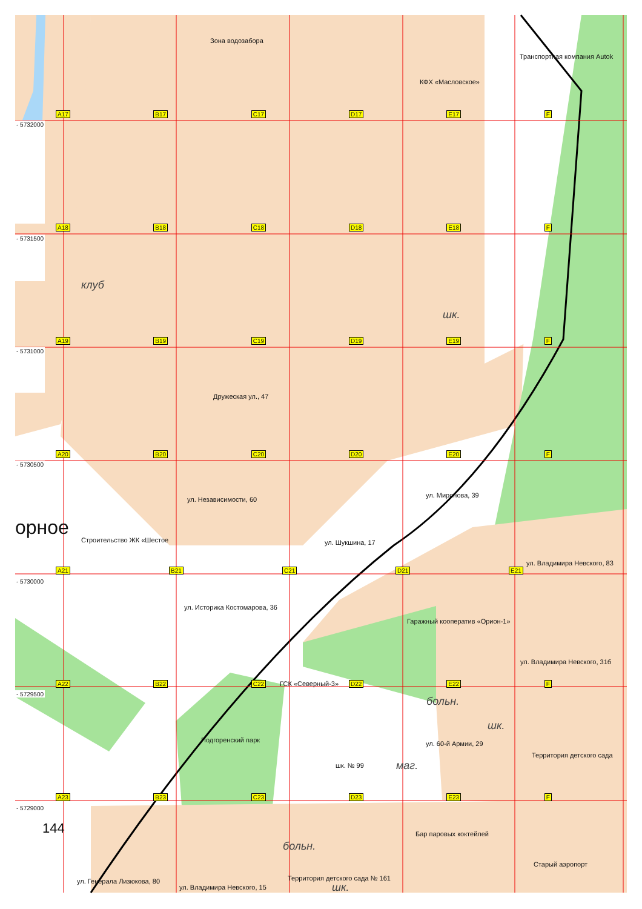Зона водозабора
Транспортная компания Autok
КФХ «Масловское»
A17 B17 C17 D17 E17 F
- 5732000
A18 B18 C18 D18 E18 F
- 5731500
клуб
шк.
A19 B19 C19 D19 E19 F
- 5731000
Дружеская ул., 47
A20 B20 C20 D20 E20 F
- 5730500
ул. Независимости, 60 ул. Миронова, 39
орное
Строительство ЖК «Шестое ул. Шукшина, 17
ул. Владимира Невского, 83
A21 B21 C21 D21 E21
- 5730000
ул. Историка Костомарова, 36
Гаражный кооператив «Орион-1»
ул. Владимира Невского, 31б
A22 B22 C22 ГСК «Северный-3» D22 E22 F
- 5729500
больн.
шк.
Подгоренский парк ул. 60-й Армии, 29
Территория детского сада
шк. № 99 маг.
A23 B23 C23 D23 E23 F
- 5729000
144
Бар паровых коктейлей
больн.
Старый аэропорт
ул. Генерала Лизюкова, 80 Территория детского сада № 161
ул. Владимира Невского, 15 шк.